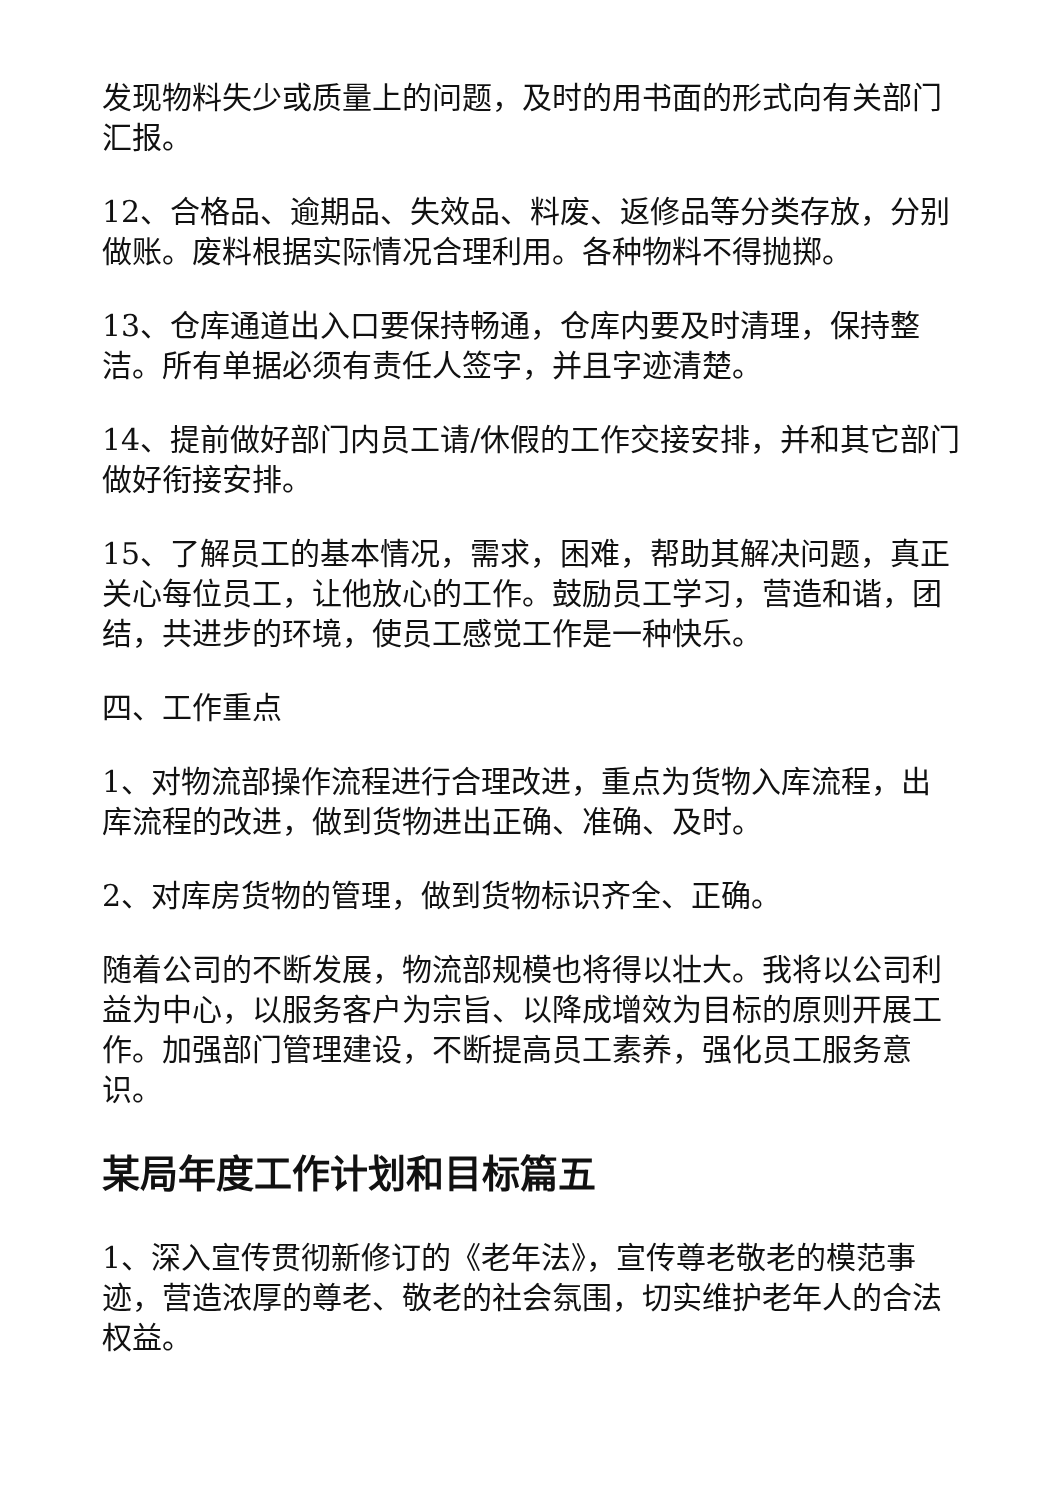发现物料失少或质量上的问题，及时的用书面的形式向有关部门汇报。
12、合格品、逾期品、失效品、料废、返修品等分类存放，分别做账。废料根据实际情况合理利用。各种物料不得抛掷。
13、仓库通道出入口要保持畅通，仓库内要及时清理，保持整洁。所有单据必须有责任人签字，并且字迹清楚。
14、提前做好部门内员工请/休假的工作交接安排，并和其它部门做好衔接安排。
15、了解员工的基本情况，需求，困难，帮助其解决问题，真正关心每位员工，让他放心的工作。鼓励员工学习，营造和谐，团结，共进步的环境，使员工感觉工作是一种快乐。
四、工作重点
1、对物流部操作流程进行合理改进，重点为货物入库流程，出库流程的改进，做到货物进出正确、准确、及时。
2、对库房货物的管理，做到货物标识齐全、正确。
随着公司的不断发展，物流部规模也将得以壮大。我将以公司利益为中心，以服务客户为宗旨、以降成增效为目标的原则开展工作。加强部门管理建设，不断提高员工素养，强化员工服务意识。
某局年度工作计划和目标篇五
1、深入宣传贯彻新修订的《老年法》，宣传尊老敬老的模范事迹，营造浓厚的尊老、敬老的社会氛围，切实维护老年人的合法权益。